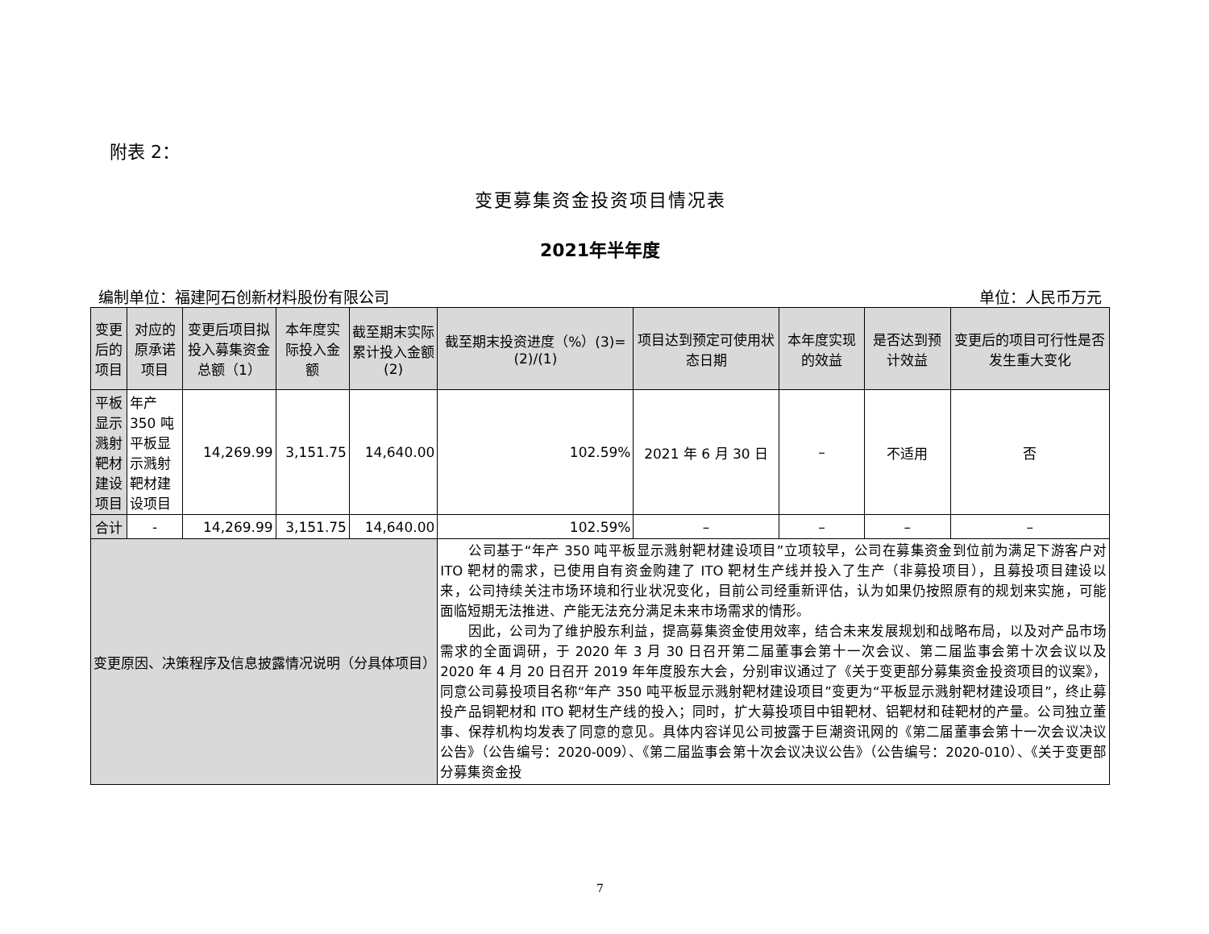附表 2：
变更募集资金投资项目情况表
2021年半年度
编制单位：福建阿石创新材料股份有限公司 单位：人民币万元
| 变更后的项目 | 对应的原承诺项目 | 变更后项目拟投入募集资金总额（1） | 本年度实际投入金额 | 截至期末实际累计投入金额(2) | 截至期末投资进度（%）(3)=(2)/(1) | 项目达到预定可使用状态日期 | 本年度实现的效益 | 是否达到预计效益 | 变更后的项目可行性是否发生重大变化 |
| --- | --- | --- | --- | --- | --- | --- | --- | --- | --- |
| 平板显示溅射靶材建设项目 | 年产 350 吨平板显示溅射靶材建设项目 | 14,269.99 | 3,151.75 | 14,640.00 | 102.59% | 2021 年 6 月 30 日 | – | 不适用 | 否 |
| 合计 | - | 14,269.99 | 3,151.75 | 14,640.00 | 102.59% | – | – | – | – |
| 变更原因、决策程序及信息披露情况说明（分具体项目） | | | | | 公司基于“年产 350 吨平板显示溅射靶材建设项目”立项较早，公司在募集资金到位前为满足下游客户对 ITO 靶材的需求，已使用自有资金购建了 ITO 靶材生产线并投入了生产（非募投项目），且募投项目建设以来，公司持续关注市场环境和行业状况变化，目前公司经重新评估，认为如果仍按照原有的规划来实施，可能面临短期无法推进、产能无法充分满足未来市场需求的情形。 因此，公司为了维护股东利益，提高募集资金使用效率，结合未来发展规划和战略布局，以及对产品市场需求的全面调研，于 2020 年 3 月 30 日召开第二届董事会第十一次会议、第二届监事会第十次会议以及 2020 年 4 月 20 日召开 2019 年年度股东大会，分别审议通过了《关于变更部分募集资金投资项目的议案》，同意公司募投项目名称“年产 350 吨平板显示溅射靶材建设项目”变更为“平板显示溅射靶材建设项目”，终止募投产品铜靶材和 ITO 靶材生产线的投入；同时，扩大募投项目中钼靶材、铝靶材和硅靶材的产量。公司独立董事、保荐机构均发表了同意的意见。具体内容详见公司披露于巨潮资讯网的《第二届董事会第十一次会议决议公告》（公告编号：2020-009）、《第二届监事会第十次会议决议公告》（公告编号：2020-010）、《关于变更部分募集资金投 | | | | |
7